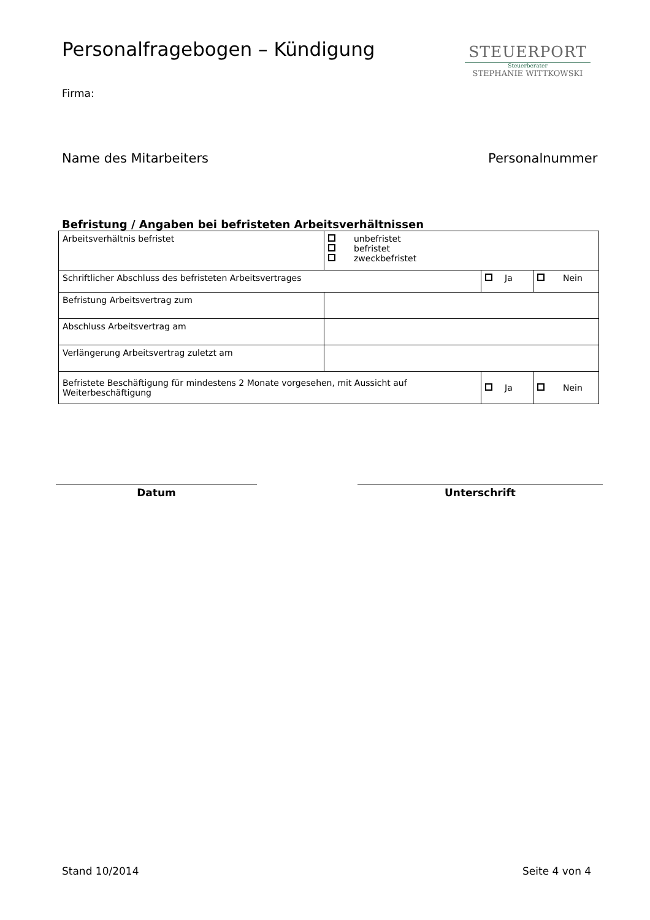Personalfragebogen – Kündigung
STEUERPORT
Steuerberater
STEPHANIE WITTKOWSKI
Firma:
Name des Mitarbeiters Personalnummer
Befristung / Angaben bei befristeten Arbeitsverhältnissen
| Arbeitsverhältnis befristet | unbefristet befristet zweckbefristet | | |
| Schriftlicher Abschluss des befristeten Arbeitsvertrages | | Ja | Nein |
| Befristung Arbeitsvertrag zum | | | |
| Abschluss Arbeitsvertrag am | | | |
| Verlängerung Arbeitsvertrag zuletzt am | | | |
| Befristete Beschäftigung für mindestens 2 Monate vorgesehen, mit Aussicht auf Weiterbeschäftigung | | Ja | Nein |
Datum Unterschrift
Stand 10/2014 Seite 4 von 4